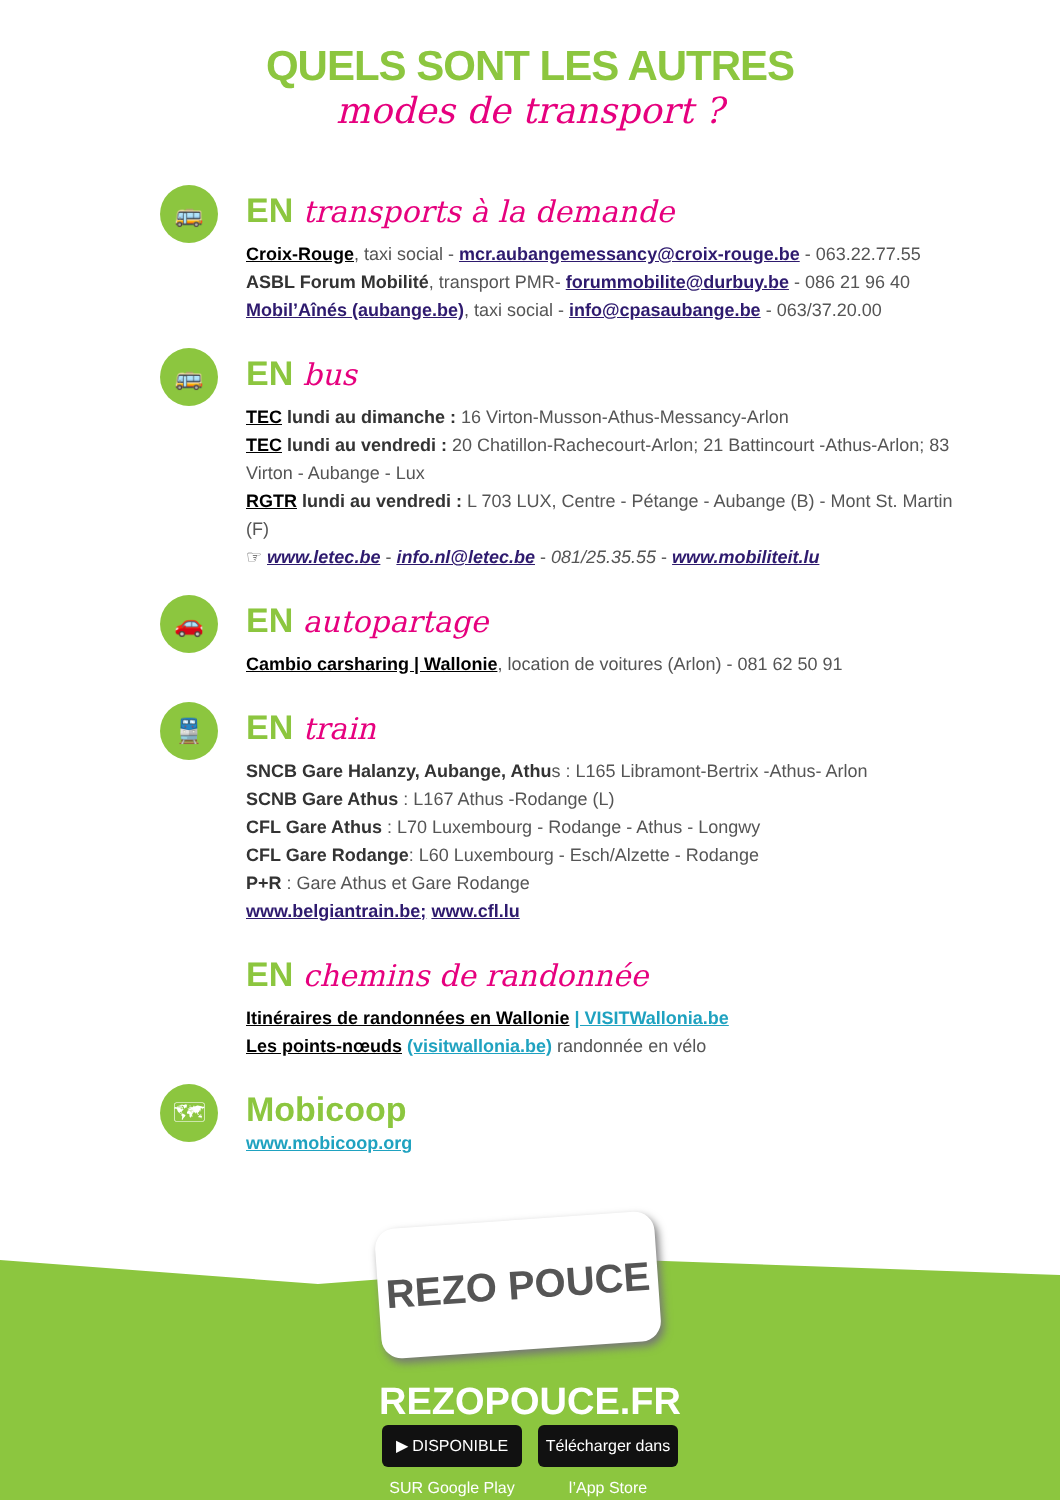QUELS SONT LES AUTRES
modes de transport ?
🚌
EN transports à la demande
Croix-Rouge, taxi social - mcr.aubangemessancy@croix-rouge.be - 063.22.77.55
ASBL Forum Mobilité, transport PMR- forummobilite@durbuy.be - 086 21 96 40
Mobil’Aînés (aubange.be), taxi social - info@cpasaubange.be - 063/37.20.00
🚌
EN bus
TEC lundi au dimanche : 16 Virton-Musson-Athus-Messancy-Arlon
TEC lundi au vendredi : 20 Chatillon-Rachecourt-Arlon; 21 Battincourt -Athus-Arlon; 83 Virton - Aubange - Lux
RGTR lundi au vendredi : L 703 LUX, Centre - Pétange - Aubange (B) - Mont St. Martin (F)
☞ www.letec.be - info.nl@letec.be - 081/25.35.55 - www.mobiliteit.lu
🚗
EN autopartage
Cambio carsharing | Wallonie, location de voitures (Arlon) - 081 62 50 91
🚆
EN train
SNCB Gare Halanzy, Aubange, Athus : L165 Libramont-Bertrix -Athus- Arlon
SCNB Gare Athus : L167 Athus -Rodange (L)
CFL Gare Athus : L70 Luxembourg - Rodange - Athus - Longwy
CFL Gare Rodange: L60 Luxembourg - Esch/Alzette - Rodange
P+R : Gare Athus et Gare Rodange
www.belgiantrain.be; www.cfl.lu
EN chemins de randonnée
Itinéraires de randonnées en Wallonie | VISITWallonia.be
Les points-nœuds (visitwallonia.be) randonnée en vélo
🗺
Mobicoop
www.mobicoop.org
REZO POUCE
REZOPOUCE.FR
▶ DISPONIBLE SUR Google Play
Télécharger dans l’App Store